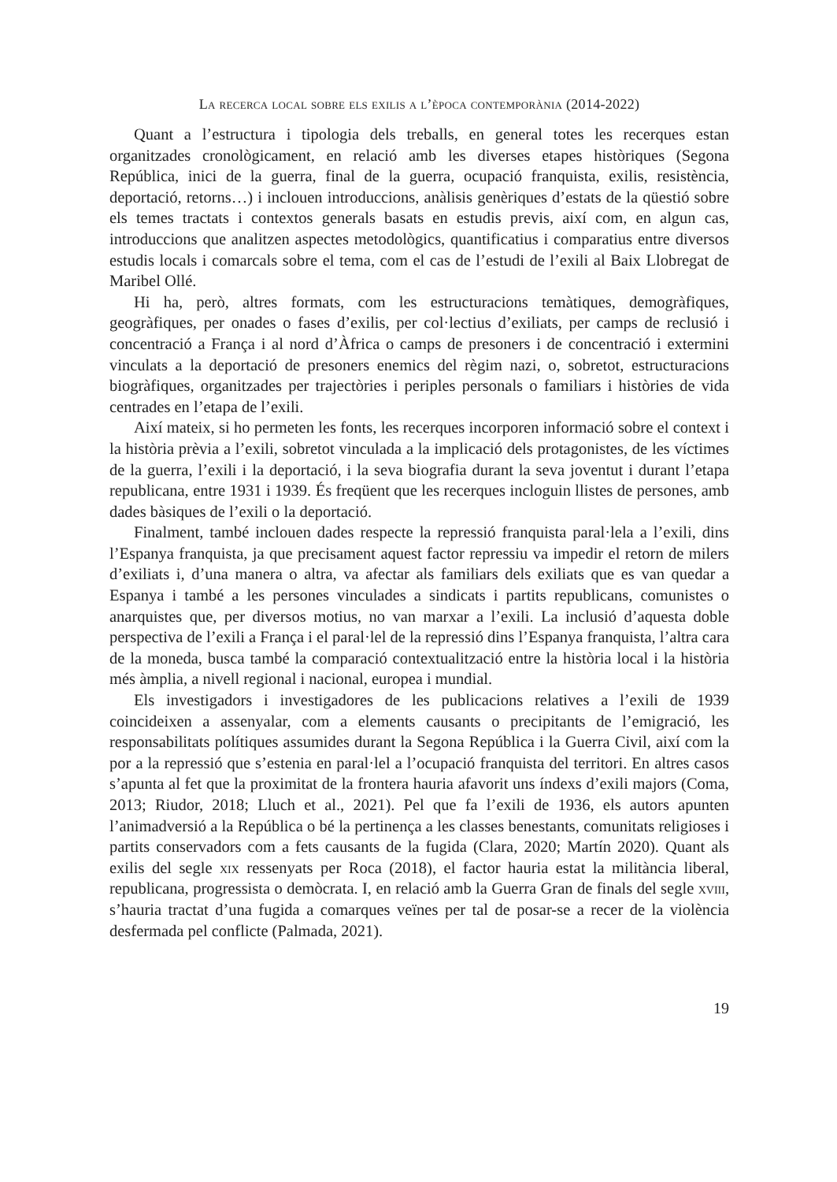La recerca local sobre els exilis a l’època contemporània (2014-2022)
Quant a l’estructura i tipologia dels treballs, en general totes les recerques estan organitzades cronològicament, en relació amb les diverses etapes històriques (Segona República, inici de la guerra, final de la guerra, ocupació franquista, exilis, resistència, deportació, retorns…) i inclouen introduccions, anàlisis genèriques d’estats de la qüestió sobre els temes tractats i contextos generals basats en estudis previs, així com, en algun cas, introduccions que analitzen aspectes metodològics, quantificatius i comparatius entre diversos estudis locals i comarcals sobre el tema, com el cas de l’estudi de l’exili al Baix Llobregat de Maribel Ollé.
Hi ha, però, altres formats, com les estructuracions temàtiques, demogràfiques, geogràfiques, per onades o fases d’exilis, per col·lectius d’exiliats, per camps de reclusió i concentració a França i al nord d’Àfrica o camps de presoners i de concentració i extermini vinculats a la deportació de presoners enemics del règim nazi, o, sobretot, estructuracions biogràfiques, organitzades per trajectòries i periples personals o familiars i històries de vida centrades en l’etapa de l’exili.
Així mateix, si ho permeten les fonts, les recerques incorporen informació sobre el context i la història prèvia a l’exili, sobretot vinculada a la implicació dels protagonistes, de les víctimes de la guerra, l’exili i la deportació, i la seva biografia durant la seva joventut i durant l’etapa republicana, entre 1931 i 1939. És freqüent que les recerques incloguin llistes de persones, amb dades bàsiques de l’exili o la deportació.
Finalment, també inclouen dades respecte la repressió franquista paral·lela a l’exili, dins l’Espanya franquista, ja que precisament aquest factor repressiu va impedir el retorn de milers d’exiliats i, d’una manera o altra, va afectar als familiars dels exiliats que es van quedar a Espanya i també a les persones vinculades a sindicats i partits republicans, comunistes o anarquistes que, per diversos motius, no van marxar a l’exili. La inclusió d’aquesta doble perspectiva de l’exili a França i el paral·lel de la repressió dins l’Espanya franquista, l’altra cara de la moneda, busca també la comparació contextualització entre la història local i la història més àmplia, a nivell regional i nacional, europea i mundial.
Els investigadors i investigadores de les publicacions relatives a l’exili de 1939 coincideixen a assenyalar, com a elements causants o precipitants de l’emigració, les responsabilitats polítiques assumides durant la Segona República i la Guerra Civil, així com la por a la repressió que s’estenia en paral·lel a l’ocupació franquista del territori. En altres casos s’apunta al fet que la proximitat de la frontera hauria afavorit uns índexs d’exili majors (Coma, 2013; Riudor, 2018; Lluch et al., 2021). Pel que fa l’exili de 1936, els autors apunten l’animadversió a la República o bé la pertinença a les classes benestants, comunitats religioses i partits conservadors com a fets causants de la fugida (Clara, 2020; Martín 2020). Quant als exilis del segle xix ressenyats per Roca (2018), el factor hauria estat la militància liberal, republicana, progressista o demòcrata. I, en relació amb la Guerra Gran de finals del segle xviii, s’hauria tractat d’una fugida a comarques veïnes per tal de posar-se a recer de la violència desfermada pel conflicte (Palmada, 2021).
19